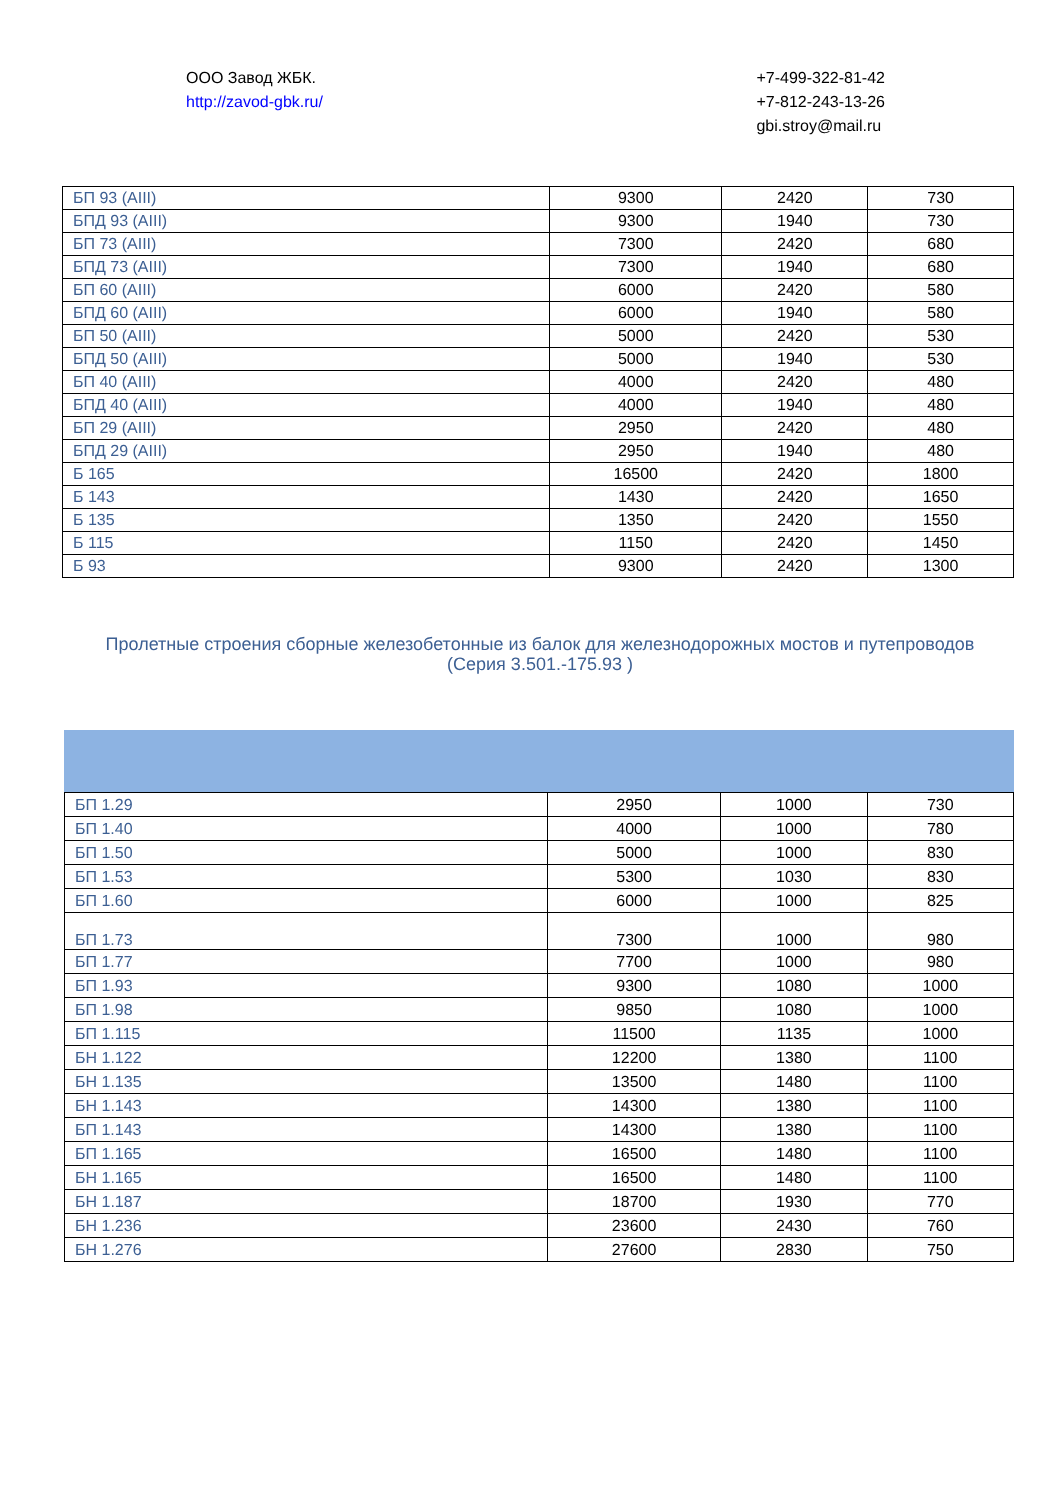ООО Завод ЖБК.
http://zavod-gbk.ru/
+7-499-322-81-42
+7-812-243-13-26
gbi.stroy@mail.ru
| БП 93 (AIII) | 9300 | 2420 | 730 |
| БПД 93 (AIII) | 9300 | 1940 | 730 |
| БП 73 (AIII) | 7300 | 2420 | 680 |
| БПД 73 (AIII) | 7300 | 1940 | 680 |
| БП 60 (AIII) | 6000 | 2420 | 580 |
| БПД 60 (AIII) | 6000 | 1940 | 580 |
| БП 50 (AIII) | 5000 | 2420 | 530 |
| БПД 50 (AIII) | 5000 | 1940 | 530 |
| БП 40 (AIII) | 4000 | 2420 | 480 |
| БПД 40 (AIII) | 4000 | 1940 | 480 |
| БП 29 (AIII) | 2950 | 2420 | 480 |
| БПД 29 (AIII) | 2950 | 1940 | 480 |
| Б 165 | 16500 | 2420 | 1800 |
| Б 143 | 1430 | 2420 | 1650 |
| Б 135 | 1350 | 2420 | 1550 |
| Б 115 | 1150 | 2420 | 1450 |
| Б 93 | 9300 | 2420 | 1300 |
Пролетные строения сборные железобетонные из балок для железнодорожных мостов и путепроводов (Серия 3.501.-175.93 )
| БП 1.29 | 2950 | 1000 | 730 |
| БП 1.40 | 4000 | 1000 | 780 |
| БП 1.50 | 5000 | 1000 | 830 |
| БП 1.53 | 5300 | 1030 | 830 |
| БП 1.60 | 6000 | 1000 | 825 |
| БП 1.73 | 7300 | 1000 | 980 |
| БП 1.77 | 7700 | 1000 | 980 |
| БП 1.93 | 9300 | 1080 | 1000 |
| БП 1.98 | 9850 | 1080 | 1000 |
| БП 1.115 | 11500 | 1135 | 1000 |
| БН 1.122 | 12200 | 1380 | 1100 |
| БН 1.135 | 13500 | 1480 | 1100 |
| БН 1.143 | 14300 | 1380 | 1100 |
| БП 1.143 | 14300 | 1380 | 1100 |
| БП 1.165 | 16500 | 1480 | 1100 |
| БН 1.165 | 16500 | 1480 | 1100 |
| БН 1.187 | 18700 | 1930 | 770 |
| БН 1.236 | 23600 | 2430 | 760 |
| БН 1.276 | 27600 | 2830 | 750 |